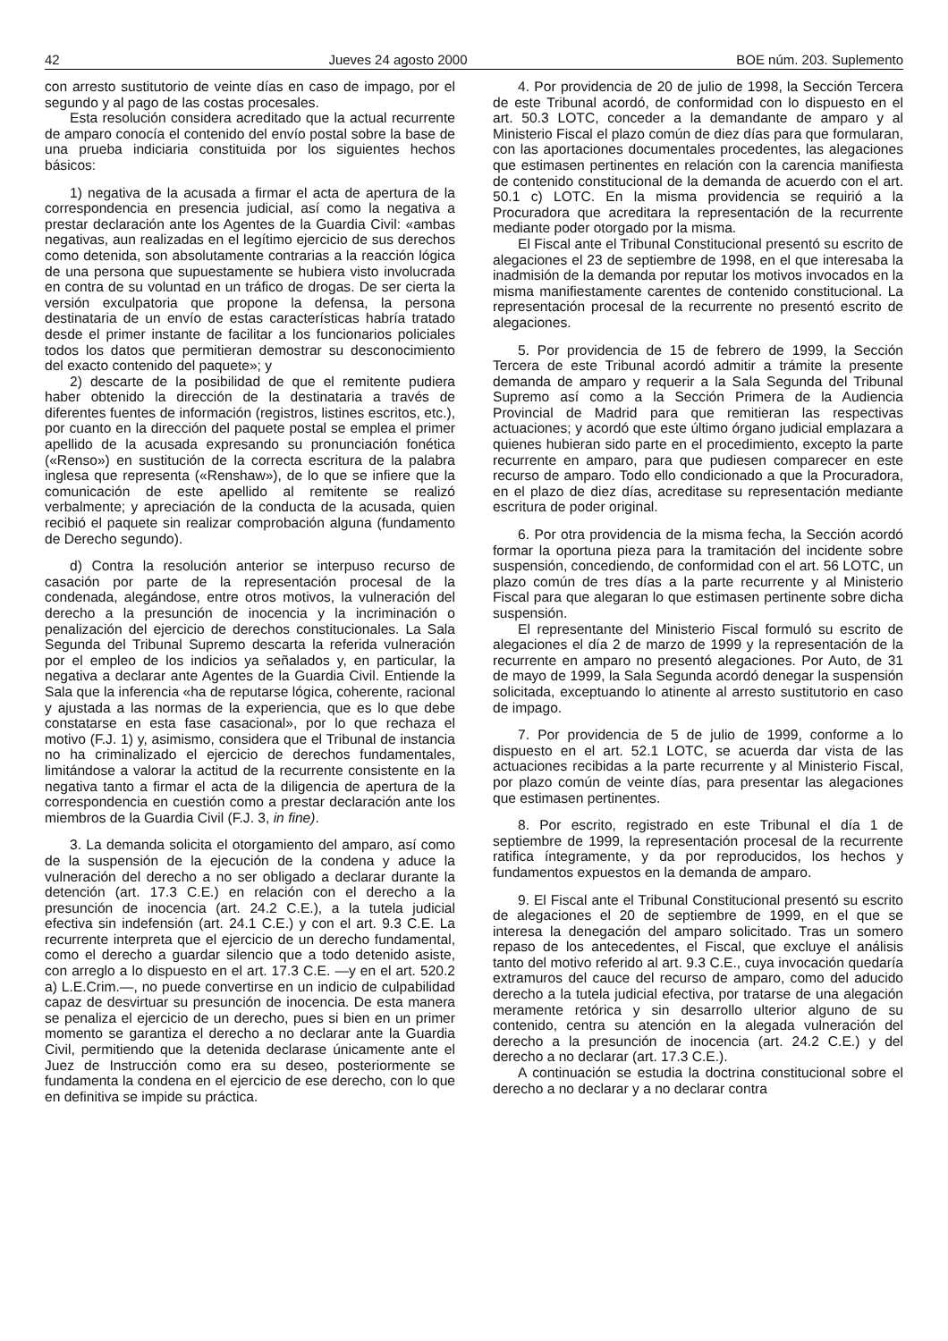42 Jueves 24 agosto 2000 BOE núm. 203. Suplemento
con arresto sustitutorio de veinte días en caso de impago, por el segundo y al pago de las costas procesales.
Esta resolución considera acreditado que la actual recurrente de amparo conocía el contenido del envío postal sobre la base de una prueba indiciaria constituida por los siguientes hechos básicos:
1) negativa de la acusada a firmar el acta de apertura de la correspondencia en presencia judicial, así como la negativa a prestar declaración ante los Agentes de la Guardia Civil: «ambas negativas, aun realizadas en el legítimo ejercicio de sus derechos como detenida, son absolutamente contrarias a la reacción lógica de una persona que supuestamente se hubiera visto involucrada en contra de su voluntad en un tráfico de drogas. De ser cierta la versión exculpatoria que propone la defensa, la persona destinataria de un envío de estas características habría tratado desde el primer instante de facilitar a los funcionarios policiales todos los datos que permitieran demostrar su desconocimiento del exacto contenido del paquete»; y
2) descarte de la posibilidad de que el remitente pudiera haber obtenido la dirección de la destinataria a través de diferentes fuentes de información (registros, listines escritos, etc.), por cuanto en la dirección del paquete postal se emplea el primer apellido de la acusada expresando su pronunciación fonética («Renso») en sustitución de la correcta escritura de la palabra inglesa que representa («Renshaw»), de lo que se infiere que la comunicación de este apellido al remitente se realizó verbalmente; y apreciación de la conducta de la acusada, quien recibió el paquete sin realizar comprobación alguna (fundamento de Derecho segundo).
d) Contra la resolución anterior se interpuso recurso de casación por parte de la representación procesal de la condenada, alegándose, entre otros motivos, la vulneración del derecho a la presunción de inocencia y la incriminación o penalización del ejercicio de derechos constitucionales. La Sala Segunda del Tribunal Supremo descarta la referida vulneración por el empleo de los indicios ya señalados y, en particular, la negativa a declarar ante Agentes de la Guardia Civil. Entiende la Sala que la inferencia «ha de reputarse lógica, coherente, racional y ajustada a las normas de la experiencia, que es lo que debe constatarse en esta fase casacional», por lo que rechaza el motivo (F.J. 1) y, asimismo, considera que el Tribunal de instancia no ha criminalizado el ejercicio de derechos fundamentales, limitándose a valorar la actitud de la recurrente consistente en la negativa tanto a firmar el acta de la diligencia de apertura de la correspondencia en cuestión como a prestar declaración ante los miembros de la Guardia Civil (F.J. 3, in fine).
3. La demanda solicita el otorgamiento del amparo, así como de la suspensión de la ejecución de la condena y aduce la vulneración del derecho a no ser obligado a declarar durante la detención (art. 17.3 C.E.) en relación con el derecho a la presunción de inocencia (art. 24.2 C.E.), a la tutela judicial efectiva sin indefensión (art. 24.1 C.E.) y con el art. 9.3 C.E. La recurrente interpreta que el ejercicio de un derecho fundamental, como el derecho a guardar silencio que a todo detenido asiste, con arreglo a lo dispuesto en el art. 17.3 C.E. —y en el art. 520.2 a) L.E.Crim.—, no puede convertirse en un indicio de culpabilidad capaz de desvirtuar su presunción de inocencia. De esta manera se penaliza el ejercicio de un derecho, pues si bien en un primer momento se garantiza el derecho a no declarar ante la Guardia Civil, permitiendo que la detenida declarase únicamente ante el Juez de Instrucción como era su deseo, posteriormente se fundamenta la condena en el ejercicio de ese derecho, con lo que en definitiva se impide su práctica.
4. Por providencia de 20 de julio de 1998, la Sección Tercera de este Tribunal acordó, de conformidad con lo dispuesto en el art. 50.3 LOTC, conceder a la demandante de amparo y al Ministerio Fiscal el plazo común de diez días para que formularan, con las aportaciones documentales procedentes, las alegaciones que estimasen pertinentes en relación con la carencia manifiesta de contenido constitucional de la demanda de acuerdo con el art. 50.1 c) LOTC. En la misma providencia se requirió a la Procuradora que acreditara la representación de la recurrente mediante poder otorgado por la misma.
El Fiscal ante el Tribunal Constitucional presentó su escrito de alegaciones el 23 de septiembre de 1998, en el que interesaba la inadmisión de la demanda por reputar los motivos invocados en la misma manifiestamente carentes de contenido constitucional. La representación procesal de la recurrente no presentó escrito de alegaciones.
5. Por providencia de 15 de febrero de 1999, la Sección Tercera de este Tribunal acordó admitir a trámite la presente demanda de amparo y requerir a la Sala Segunda del Tribunal Supremo así como a la Sección Primera de la Audiencia Provincial de Madrid para que remitieran las respectivas actuaciones; y acordó que este último órgano judicial emplazara a quienes hubieran sido parte en el procedimiento, excepto la parte recurrente en amparo, para que pudiesen comparecer en este recurso de amparo. Todo ello condicionado a que la Procuradora, en el plazo de diez días, acreditase su representación mediante escritura de poder original.
6. Por otra providencia de la misma fecha, la Sección acordó formar la oportuna pieza para la tramitación del incidente sobre suspensión, concediendo, de conformidad con el art. 56 LOTC, un plazo común de tres días a la parte recurrente y al Ministerio Fiscal para que alegaran lo que estimasen pertinente sobre dicha suspensión.
El representante del Ministerio Fiscal formuló su escrito de alegaciones el día 2 de marzo de 1999 y la representación de la recurrente en amparo no presentó alegaciones. Por Auto, de 31 de mayo de 1999, la Sala Segunda acordó denegar la suspensión solicitada, exceptuando lo atinente al arresto sustitutorio en caso de impago.
7. Por providencia de 5 de julio de 1999, conforme a lo dispuesto en el art. 52.1 LOTC, se acuerda dar vista de las actuaciones recibidas a la parte recurrente y al Ministerio Fiscal, por plazo común de veinte días, para presentar las alegaciones que estimasen pertinentes.
8. Por escrito, registrado en este Tribunal el día 1 de septiembre de 1999, la representación procesal de la recurrente ratifica íntegramente, y da por reproducidos, los hechos y fundamentos expuestos en la demanda de amparo.
9. El Fiscal ante el Tribunal Constitucional presentó su escrito de alegaciones el 20 de septiembre de 1999, en el que se interesa la denegación del amparo solicitado. Tras un somero repaso de los antecedentes, el Fiscal, que excluye el análisis tanto del motivo referido al art. 9.3 C.E., cuya invocación quedaría extramuros del cauce del recurso de amparo, como del aducido derecho a la tutela judicial efectiva, por tratarse de una alegación meramente retórica y sin desarrollo ulterior alguno de su contenido, centra su atención en la alegada vulneración del derecho a la presunción de inocencia (art. 24.2 C.E.) y del derecho a no declarar (art. 17.3 C.E.).
A continuación se estudia la doctrina constitucional sobre el derecho a no declarar y a no declarar contra